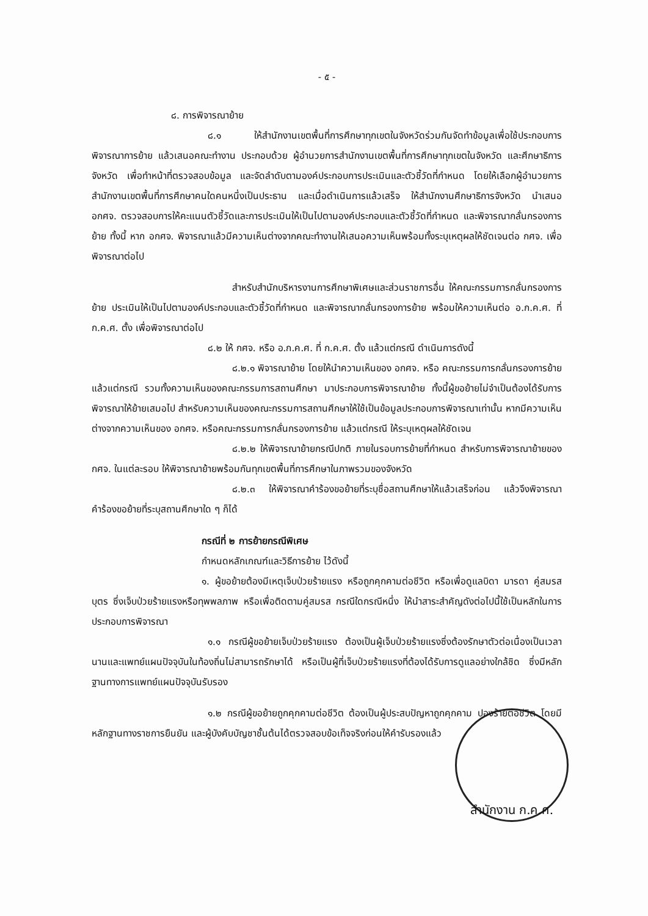- ๕ -
๘. การพิจารณาย้าย
๘.๑ ให้สำนักงานเขตพื้นที่การศึกษาทุกเขตในจังหวัดร่วมกันจัดทำข้อมูลเพื่อใช้ประกอบการพิจารณาการย้าย แล้วเสนอคณะทำงาน ประกอบด้วย ผู้อำนวยการสำนักงานเขตพื้นที่การศึกษาทุกเขตในจังหวัด และศึกษาธิการจังหวัด เพื่อทำหน้าที่ตรวจสอบข้อมูล และจัดลำดับตามองค์ประกอบการประเมินและตัวชี้วัดที่กำหนด โดยให้เลือกผู้อำนวยการสำนักงานเขตพื้นที่การศึกษาคนใดคนหนึ่งเป็นประธาน และเมื่อดำเนินการแล้วเสร็จ ให้สำนักงานศึกษาธิการจังหวัด นำเสนอ อกศจ. ตรวจสอบการให้คะแนนตัวชี้วัดและการประเมินให้เป็นไปตามองค์ประกอบและตัวชี้วัดที่กำหนด และพิจารณากลั่นกรองการย้าย ทั้งนี้ หาก อกศจ. พิจารณาแล้วมีความเห็นต่างจากคณะทำงานให้เสนอความเห็นพร้อมทั้งระบุเหตุผลให้ชัดเจนต่อ กศจ. เพื่อพิจารณาต่อไป
สำหรับสำนักบริหารงานการศึกษาพิเศษและส่วนราชการอื่น ให้คณะกรรมการกลั่นกรองการย้าย ประเมินให้เป็นไปตามองค์ประกอบและตัวชี้วัดที่กำหนด และพิจารณากลั่นกรองการย้าย พร้อมให้ความเห็นต่อ อ.ก.ค.ศ. ที่ ก.ค.ศ. ตั้ง เพื่อพิจารณาต่อไป
๘.๒ ให้ กศจ. หรือ อ.ก.ค.ศ. ที่ ก.ค.ศ. ตั้ง แล้วแต่กรณี ดำเนินการดังนี้
๘.๒.๑ พิจารณาย้าย โดยให้นำความเห็นของ อกศจ. หรือ คณะกรรมการกลั่นกรองการย้าย แล้วแต่กรณี รวมทั้งความเห็นของคณะกรรมการสถานศึกษา มาประกอบการพิจารณาย้าย ทั้งนี้ผู้ขอย้ายไม่จำเป็นต้องได้รับการพิจารณาให้ย้ายเสมอไป สำหรับความเห็นของคณะกรรมการสถานศึกษาให้ใช้เป็นข้อมูลประกอบการพิจารณาเท่านั้น หากมีความเห็นต่างจากความเห็นของ อกศจ. หรือคณะกรรมการกลั่นกรองการย้าย แล้วแต่กรณี ให้ระบุเหตุผลให้ชัดเจน
๘.๒.๒ ให้พิจารณาย้ายกรณีปกติ ภายในรอบการย้ายที่กำหนด สำหรับการพิจารณาย้ายของ กศจ. ในแต่ละรอบ ให้พิจารณาย้ายพร้อมกันทุกเขตพื้นที่การศึกษาในภาพรวมของจังหวัด
๘.๒.๓ ให้พิจารณาคำร้องขอย้ายที่ระบุชื่อสถานศึกษาให้แล้วเสร็จก่อน แล้วจึงพิจารณาคำร้องขอย้ายที่ระบุสถานศึกษาใด ๆ ก็ได้
กรณีที่ ๒ การย้ายกรณีพิเศษ
กำหนดหลักเกณฑ์และวิธีการย้าย ไว้ดังนี้
๑. ผู้ขอย้ายต้องมีเหตุเจ็บป่วยร้ายแรง หรือถูกคุกคามต่อชีวิต หรือเพื่อดูแลบิดา มารดา คู่สมรส บุตร ซึ่งเจ็บป่วยร้ายแรงหรือทุพพลภาพ หรือเพื่อติดตามคู่สมรส กรณีใดกรณีหนึ่ง ให้นำสาระสำคัญดังต่อไปนี้ใช้เป็นหลักในการประกอบการพิจารณา
๑.๑ กรณีผู้ขอย้ายเจ็บป่วยร้ายแรง ต้องเป็นผู้เจ็บป่วยร้ายแรงซึ่งต้องรักษาตัวต่อเนื่องเป็นเวลานานและแพทย์แผนปัจจุบันในท้องถิ่นไม่สามารถรักษาได้ หรือเป็นผู้ที่เจ็บป่วยร้ายแรงที่ต้องได้รับการดูแลอย่างใกล้ชิด ซึ่งมีหลักฐานทางการแพทย์แผนปัจจุบันรับรอง
๑.๒ กรณีผู้ขอย้ายถูกคุกคามต่อชีวิต ต้องเป็นผู้ประสบปัญหาถูกคุกคาม ปองร้ายต่อชีวิต โดยมีหลักฐานทางราชการยืนยัน และผู้บังคับบัญชาชั้นต้นได้ตรวจสอบข้อเท็จจริงก่อนให้คำรับรองแล้ว
สำนักงาน ก.ค.ศ.